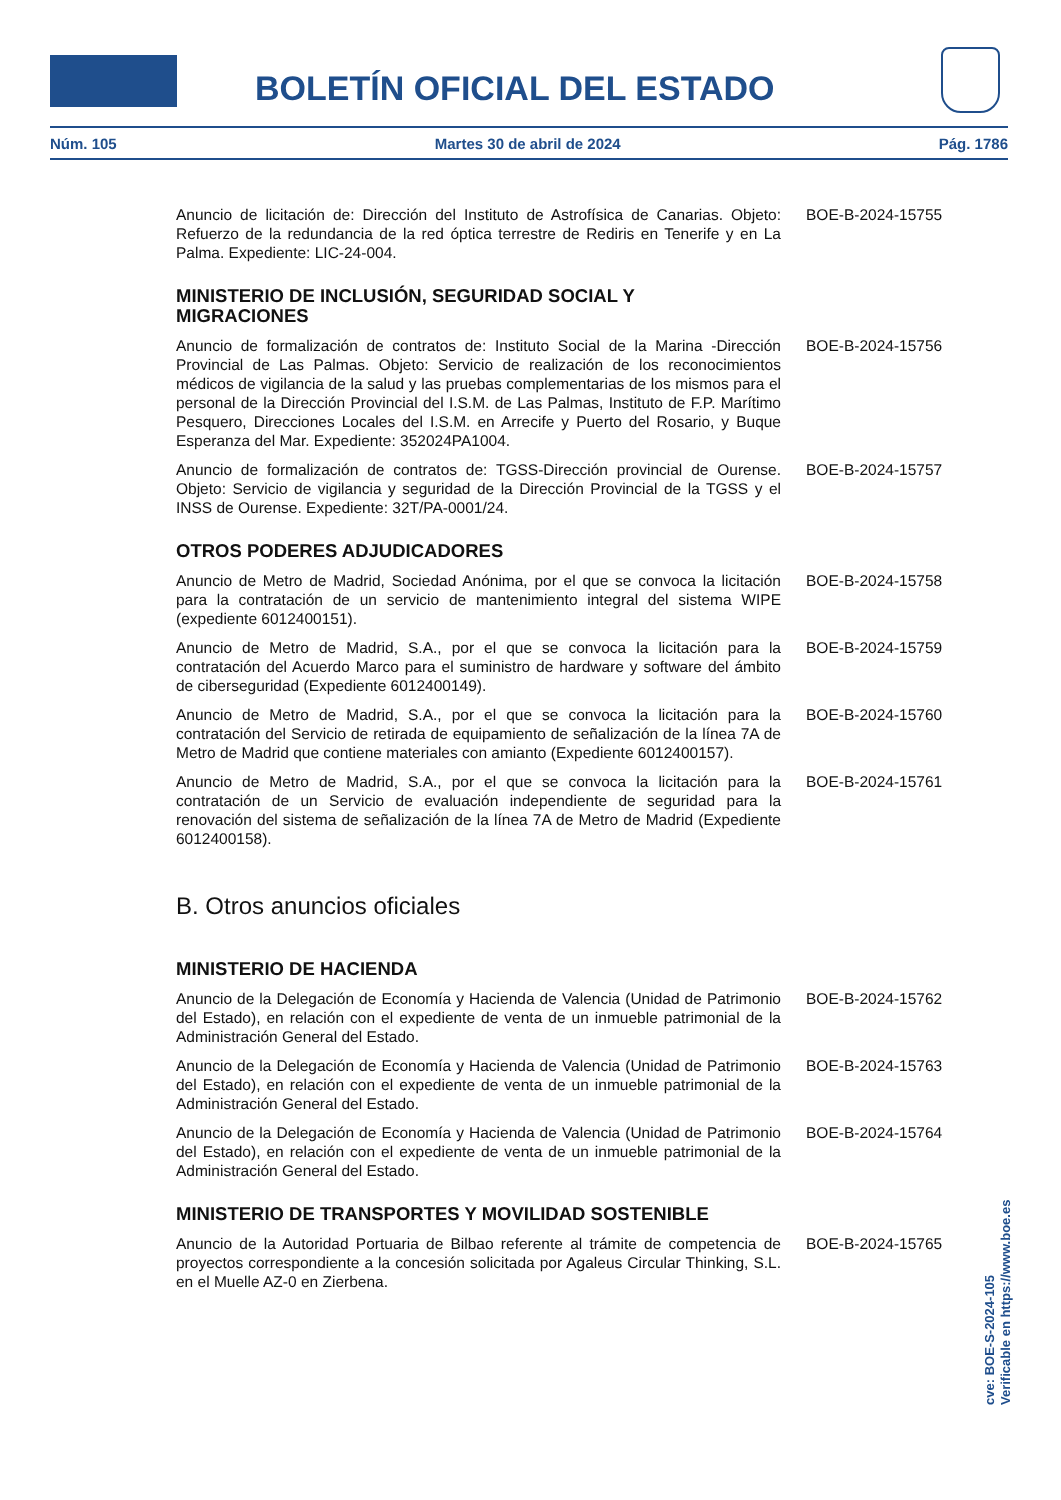BOLETÍN OFICIAL DEL ESTADO
Núm. 105 Martes 30 de abril de 2024 Pág. 1786
Anuncio de licitación de: Dirección del Instituto de Astrofísica de Canarias. Objeto: Refuerzo de la redundancia de la red óptica terrestre de Rediris en Tenerife y en La Palma. Expediente: LIC-24-004.
BOE-B-2024-15755
MINISTERIO DE INCLUSIÓN, SEGURIDAD SOCIAL Y MIGRACIONES
Anuncio de formalización de contratos de: Instituto Social de la Marina -Dirección Provincial de Las Palmas. Objeto: Servicio de realización de los reconocimientos médicos de vigilancia de la salud y las pruebas complementarias de los mismos para el personal de la Dirección Provincial del I.S.M. de Las Palmas, Instituto de F.P. Marítimo Pesquero, Direcciones Locales del I.S.M. en Arrecife y Puerto del Rosario, y Buque Esperanza del Mar. Expediente: 352024PA1004.
BOE-B-2024-15756
Anuncio de formalización de contratos de: TGSS-Dirección provincial de Ourense. Objeto: Servicio de vigilancia y seguridad de la Dirección Provincial de la TGSS y el INSS de Ourense. Expediente: 32T/PA-0001/24.
BOE-B-2024-15757
OTROS PODERES ADJUDICADORES
Anuncio de Metro de Madrid, Sociedad Anónima, por el que se convoca la licitación para la contratación de un servicio de mantenimiento integral del sistema WIPE (expediente 6012400151).
BOE-B-2024-15758
Anuncio de Metro de Madrid, S.A., por el que se convoca la licitación para la contratación del Acuerdo Marco para el suministro de hardware y software del ámbito de ciberseguridad (Expediente 6012400149).
BOE-B-2024-15759
Anuncio de Metro de Madrid, S.A., por el que se convoca la licitación para la contratación del Servicio de retirada de equipamiento de señalización de la línea 7A de Metro de Madrid que contiene materiales con amianto (Expediente 6012400157).
BOE-B-2024-15760
Anuncio de Metro de Madrid, S.A., por el que se convoca la licitación para la contratación de un Servicio de evaluación independiente de seguridad para la renovación del sistema de señalización de la línea 7A de Metro de Madrid (Expediente 6012400158).
BOE-B-2024-15761
B. Otros anuncios oficiales
MINISTERIO DE HACIENDA
Anuncio de la Delegación de Economía y Hacienda de Valencia (Unidad de Patrimonio del Estado), en relación con el expediente de venta de un inmueble patrimonial de la Administración General del Estado.
BOE-B-2024-15762
Anuncio de la Delegación de Economía y Hacienda de Valencia (Unidad de Patrimonio del Estado), en relación con el expediente de venta de un inmueble patrimonial de la Administración General del Estado.
BOE-B-2024-15763
Anuncio de la Delegación de Economía y Hacienda de Valencia (Unidad de Patrimonio del Estado), en relación con el expediente de venta de un inmueble patrimonial de la Administración General del Estado.
BOE-B-2024-15764
MINISTERIO DE TRANSPORTES Y MOVILIDAD SOSTENIBLE
Anuncio de la Autoridad Portuaria de Bilbao referente al trámite de competencia de proyectos correspondiente a la concesión solicitada por Agaleus Circular Thinking, S.L. en el Muelle AZ-0 en Zierbena.
BOE-B-2024-15765
cve: BOE-S-2024-105
Verificable en https://www.boe.es